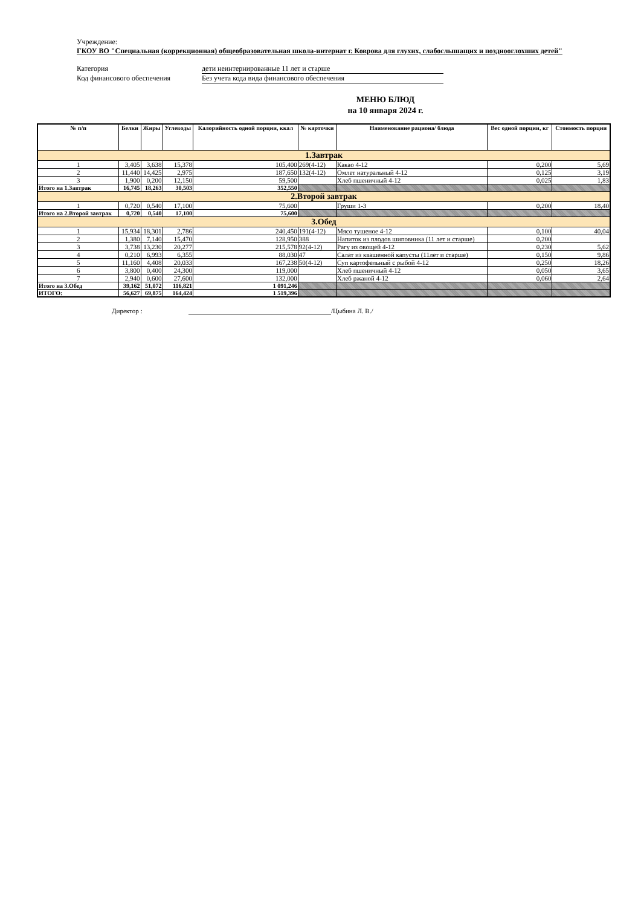Учреждение:
ГКОУ ВО "Специальная (коррекционная) общеобразовательная школа-интернат г. Коврова для глухих, слабослышащих и позднооглохших детей"
Категория дети неинтернированные 11 лет и старше
Код финансового обеспечения Без учета кода вида финансового обеспечения
МЕНЮ БЛЮД
на 10 января 2024 г.
| № п/п | Белки | Жиры | Углеводы | Калорийность одной порции, ккал | № карточки | Наименование рациона/ блюда | Вес одной порции, кг | Стоимость порции |
| --- | --- | --- | --- | --- | --- | --- | --- | --- |
| 1.Завтрак | | | | | | | | |
| 1 | 3,405 | 3,638 | 15,378 | 105,400 | 269(4-12) | Какао 4-12 | 0,200 | 5,69 |
| 2 | 11,440 | 14,425 | 2,975 | 187,650 | 132(4-12) | Омлет натуральный 4-12 | 0,125 | 3,19 |
| 3 | 1,900 | 0,200 | 12,150 | 59,500 | | Хлеб пшеничный 4-12 | 0,025 | 1,83 |
| Итого на 1.Завтрак | 16,745 | 18,263 | 30,503 | 352,550 | | | | |
| 2.Второй завтрак | | | | | | | | |
| 1 | 0,720 | 0,540 | 17,100 | 75,600 | | Груши 1-3 | 0,200 | 18,40 |
| Итого на 2.Второй завтрак | 0,720 | 0,540 | 17,100 | 75,600 | | | | |
| 3.Обед | | | | | | | | |
| 1 | 15,934 | 18,301 | 2,786 | 240,450 | 191(4-12) | Мясо тушеное 4-12 | 0,100 | 40,04 |
| 2 | 1,380 | 7,140 | 15,470 | 128,950 | 388 | Напиток из плодов шиповника (11 лет и старше) | 0,200 | |
| 3 | 3,738 | 13,230 | 20,277 | 215,578 | 92(4-12) | Рагу из овощей 4-12 | 0,230 | 5,62 |
| 4 | 0,210 | 6,993 | 6,355 | 88,030 | 47 | Салат из квашенной капусты (11лет и старше) | 0,150 | 9,86 |
| 5 | 11,160 | 4,408 | 20,033 | 167,238 | 50(4-12) | Суп картофельный с рыбой 4-12 | 0,250 | 18,26 |
| 6 | 3,800 | 0,400 | 24,300 | 119,000 | | Хлеб пшеничный 4-12 | 0,050 | 3,65 |
| 7 | 2,940 | 0,600 | 27,600 | 132,000 | | Хлеб ржаной 4-12 | 0,060 | 2,64 |
| Итого на 3.Обед | 39,162 | 51,072 | 116,821 | 1 091,246 | | | | |
| ИТОГО: | 56,627 | 69,875 | 164,424 | 1 519,396 | | | | |
Директор : /Цыбина Л. В./